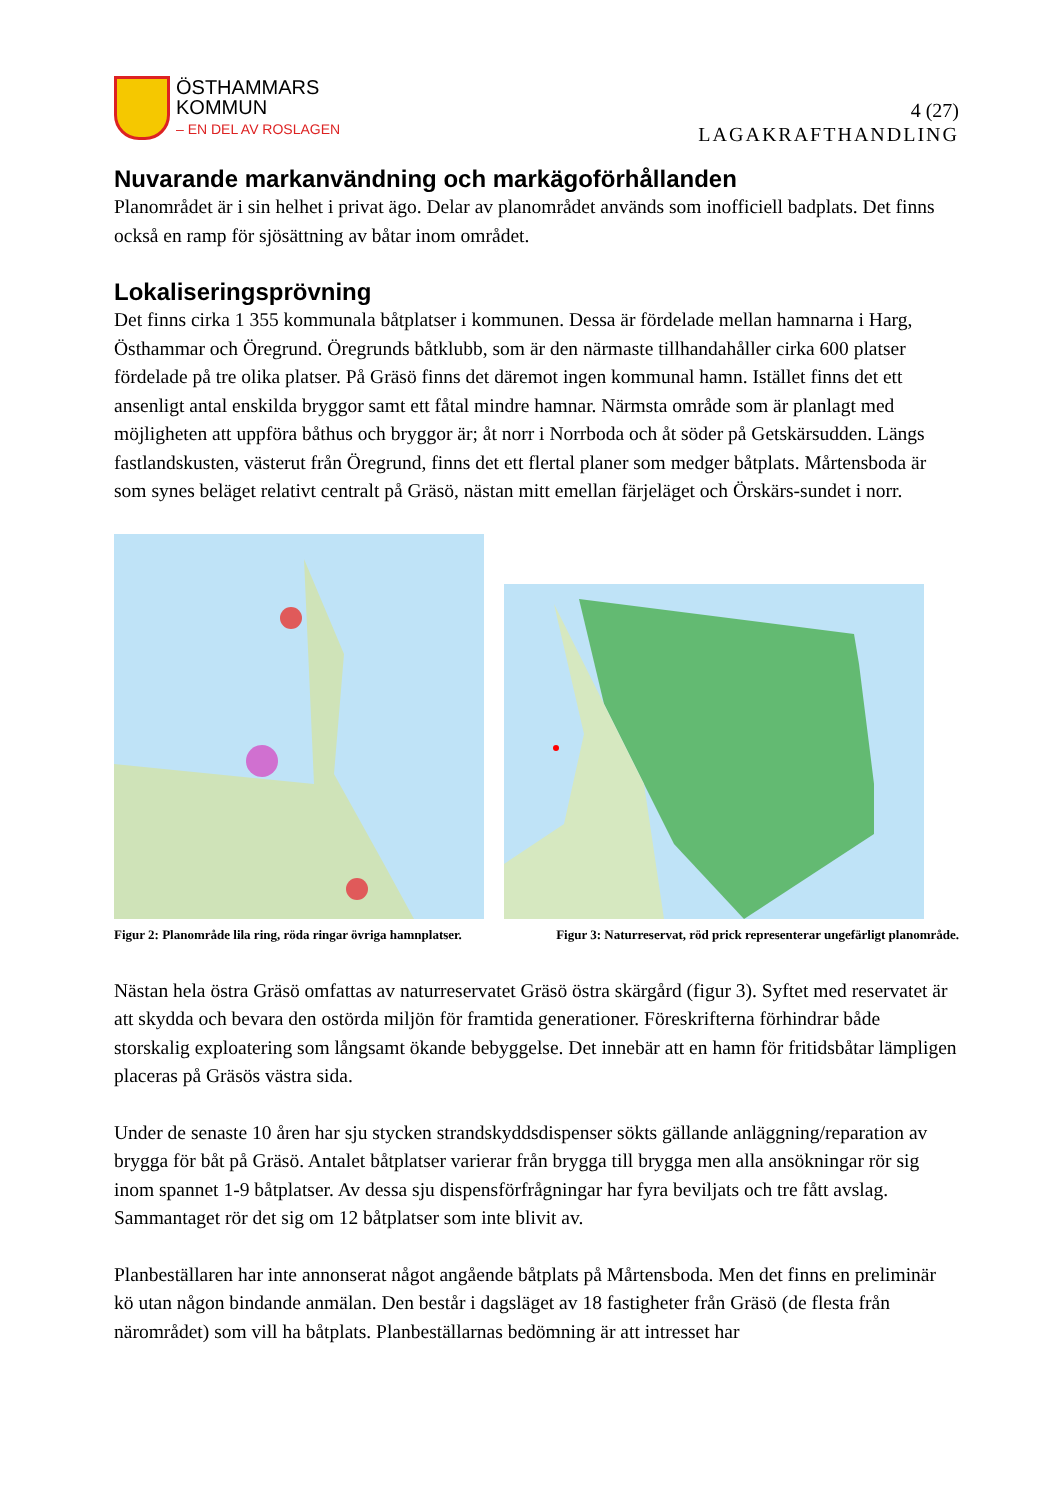ÖSTHAMMARS
KOMMUN
– EN DEL AV ROSLAGEN
4 (27)
LAGAKRAFTHANDLING
Nuvarande markanvändning och markägoförhållanden
Planområdet är i sin helhet i privat ägo. Delar av planområdet används som inofficiell badplats. Det finns också en ramp för sjösättning av båtar inom området.
Lokaliseringsprövning
Det finns cirka 1 355 kommunala båtplatser i kommunen. Dessa är fördelade mellan hamnarna i Harg, Östhammar och Öregrund. Öregrunds båtklubb, som är den närmaste tillhandahåller cirka 600 platser fördelade på tre olika platser. På Gräsö finns det däremot ingen kommunal hamn. Istället finns det ett ansenligt antal enskilda bryggor samt ett fåtal mindre hamnar. Närmsta område som är planlagt med möjligheten att uppföra båthus och bryggor är; åt norr i Norrboda och åt söder på Getskärsudden. Längs fastlandskusten, västerut från Öregrund, finns det ett flertal planer som medger båtplats. Mårtensboda är som synes beläget relativt centralt på Gräsö, nästan mitt emellan färjeläget och Örskärs-sundet i norr.
Figur 2: Planområde lila ring, röda ringar övriga hamnplatser. Figur 3: Naturreservat, röd prick representerar ungefärligt planområde.
Nästan hela östra Gräsö omfattas av naturreservatet Gräsö östra skärgård (figur 3). Syftet med reservatet är att skydda och bevara den ostörda miljön för framtida generationer. Föreskrifterna förhindrar både storskalig exploatering som långsamt ökande bebyggelse. Det innebär att en hamn för fritidsbåtar lämpligen placeras på Gräsös västra sida.
Under de senaste 10 åren har sju stycken strandskyddsdispenser sökts gällande anläggning/reparation av brygga för båt på Gräsö. Antalet båtplatser varierar från brygga till brygga men alla ansökningar rör sig inom spannet 1-9 båtplatser. Av dessa sju dispensförfrågningar har fyra beviljats och tre fått avslag. Sammantaget rör det sig om 12 båtplatser som inte blivit av.
Planbeställaren har inte annonserat något angående båtplats på Mårtensboda. Men det finns en preliminär kö utan någon bindande anmälan. Den består i dagsläget av 18 fastigheter från Gräsö (de flesta från närområdet) som vill ha båtplats. Planbeställarnas bedömning är att intresset har